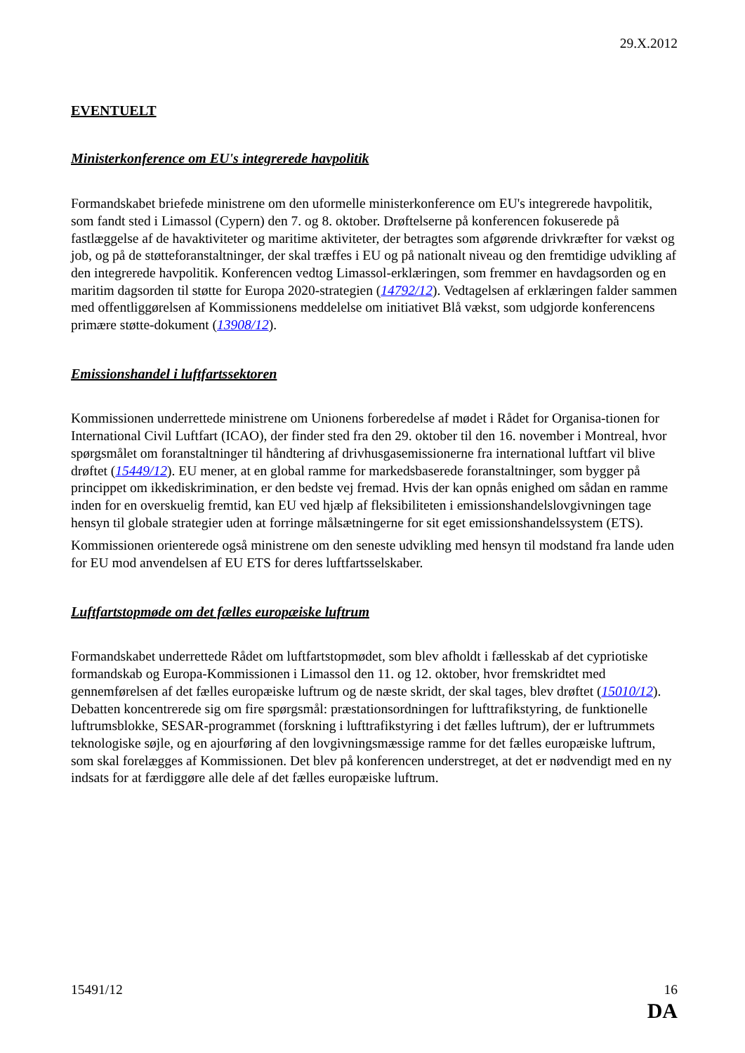29.X.2012
EVENTUELT
Ministerkonference om EU's integrerede havpolitik
Formandskabet briefede ministrene om den uformelle ministerkonference om EU's integrerede havpolitik, som fandt sted i Limassol (Cypern) den 7. og 8. oktober. Drøftelserne på konferencen fokuserede på fastlæggelse af de havaktiviteter og maritime aktiviteter, der betragtes som afgørende drivkræfter for vækst og job, og på de støtteforanstaltninger, der skal træffes i EU og på nationalt niveau og den fremtidige udvikling af den integrerede havpolitik. Konferencen vedtog Limassol-erklæringen, som fremmer en havdagsorden og en maritim dagsorden til støtte for Europa 2020-strategien (14792/12). Vedtagelsen af erklæringen falder sammen med offentliggørelsen af Kommissionens meddelelse om initiativet Blå vækst, som udgjorde konferencens primære støtte-dokument (13908/12).
Emissionshandel i luftfartssektoren
Kommissionen underrettede ministrene om Unionens forberedelse af mødet i Rådet for Organisa-tionen for International Civil Luftfart (ICAO), der finder sted fra den 29. oktober til den 16. november i Montreal, hvor spørgsmålet om foranstaltninger til håndtering af drivhusgasemissionerne fra international luftfart vil blive drøftet (15449/12). EU mener, at en global ramme for markedsbaserede foranstaltninger, som bygger på princippet om ikkediskrimination, er den bedste vej fremad. Hvis der kan opnås enighed om sådan en ramme inden for en overskuelig fremtid, kan EU ved hjælp af fleksibiliteten i emissionshandelslovgivningen tage hensyn til globale strategier uden at forringe målsætningerne for sit eget emissionshandelssystem (ETS).
Kommissionen orienterede også ministrene om den seneste udvikling med hensyn til modstand fra lande uden for EU mod anvendelsen af EU ETS for deres luftfartsselskaber.
Luftfartstopmøde om det fælles europæiske luftrum
Formandskabet underrettede Rådet om luftfartstopmødet, som blev afholdt i fællesskab af det cypriotiske formandskab og Europa-Kommissionen i Limassol den 11. og 12. oktober, hvor fremskridtet med gennemførelsen af det fælles europæiske luftrum og de næste skridt, der skal tages, blev drøftet (15010/12). Debatten koncentrerede sig om fire spørgsmål: præstationsordningen for lufttrafikstyring, de funktionelle luftrumsblokke, SESAR-programmet (forskning i lufttrafikstyring i det fælles luftrum), der er luftrummets teknologiske søjle, og en ajourføring af den lovgivningsmæssige ramme for det fælles europæiske luftrum, som skal forelægges af Kommissionen. Det blev på konferencen understreget, at det er nødvendigt med en ny indsats for at færdiggøre alle dele af det fælles europæiske luftrum.
15491/12 16
DA